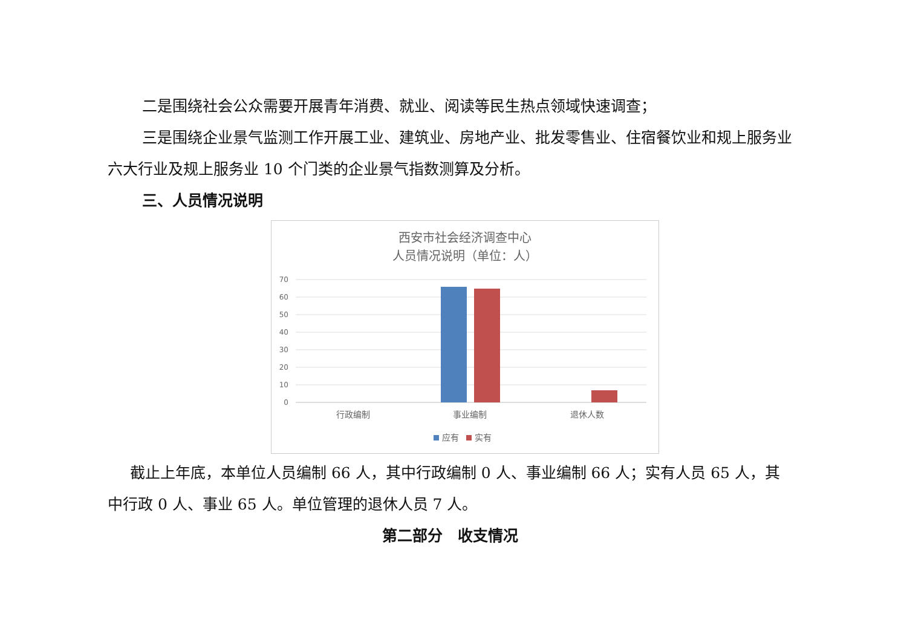二是围绕社会公众需要开展青年消费、就业、阅读等民生热点领域快速调查；
三是围绕企业景气监测工作开展工业、建筑业、房地产业、批发零售业、住宿餐饮业和规上服务业六大行业及规上服务业 10 个门类的企业景气指数测算及分析。
三、人员情况说明
西安市社会经济调查中心
人员情况说明（单位：人）
70
60
50
40
30
20
10
0
行政编制
事业编制
退休人数
应有
实有
截止上年底，本单位人员编制 66 人，其中行政编制 0 人、事业编制 66 人；实有人员 65 人，其中行政 0 人、事业 65 人。单位管理的退休人员 7 人。
第二部分　收支情况